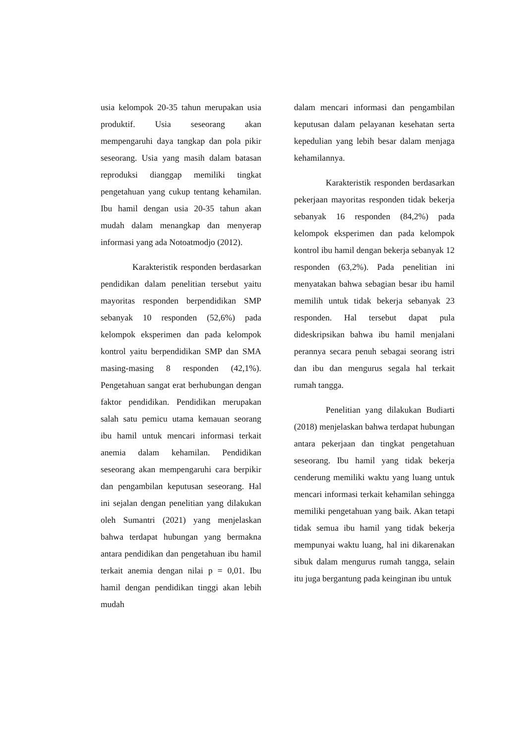usia kelompok 20-35 tahun merupakan usia produktif. Usia seseorang akan mempengaruhi daya tangkap dan pola pikir seseorang. Usia yang masih dalam batasan reproduksi dianggap memiliki tingkat pengetahuan yang cukup tentang kehamilan. Ibu hamil dengan usia 20-35 tahun akan mudah dalam menangkap dan menyerap informasi yang ada Notoatmodjo (2012).
Karakteristik responden berdasarkan pendidikan dalam penelitian tersebut yaitu mayoritas responden berpendidikan SMP sebanyak 10 responden (52,6%) pada kelompok eksperimen dan pada kelompok kontrol yaitu berpendidikan SMP dan SMA masing-masing 8 responden (42,1%). Pengetahuan sangat erat berhubungan dengan faktor pendidikan. Pendidikan merupakan salah satu pemicu utama kemauan seorang ibu hamil untuk mencari informasi terkait anemia dalam kehamilan. Pendidikan seseorang akan mempengaruhi cara berpikir dan pengambilan keputusan seseorang. Hal ini sejalan dengan penelitian yang dilakukan oleh Sumantri (2021) yang menjelaskan bahwa terdapat hubungan yang bermakna antara pendidikan dan pengetahuan ibu hamil terkait anemia dengan nilai p = 0,01. Ibu hamil dengan pendidikan tinggi akan lebih mudah
dalam mencari informasi dan pengambilan keputusan dalam pelayanan kesehatan serta kepedulian yang lebih besar dalam menjaga kehamilannya.
Karakteristik responden berdasarkan pekerjaan mayoritas responden tidak bekerja sebanyak 16 responden (84,2%) pada kelompok eksperimen dan pada kelompok kontrol ibu hamil dengan bekerja sebanyak 12 responden (63,2%). Pada penelitian ini menyatakan bahwa sebagian besar ibu hamil memilih untuk tidak bekerja sebanyak 23 responden. Hal tersebut dapat pula dideskripsikan bahwa ibu hamil menjalani perannya secara penuh sebagai seorang istri dan ibu dan mengurus segala hal terkait rumah tangga.
Penelitian yang dilakukan Budiarti (2018) menjelaskan bahwa terdapat hubungan antara pekerjaan dan tingkat pengetahuan seseorang. Ibu hamil yang tidak bekerja cenderung memiliki waktu yang luang untuk mencari informasi terkait kehamilan sehingga memiliki pengetahuan yang baik. Akan tetapi tidak semua ibu hamil yang tidak bekerja mempunyai waktu luang, hal ini dikarenakan sibuk dalam mengurus rumah tangga, selain itu juga bergantung pada keinginan ibu untuk